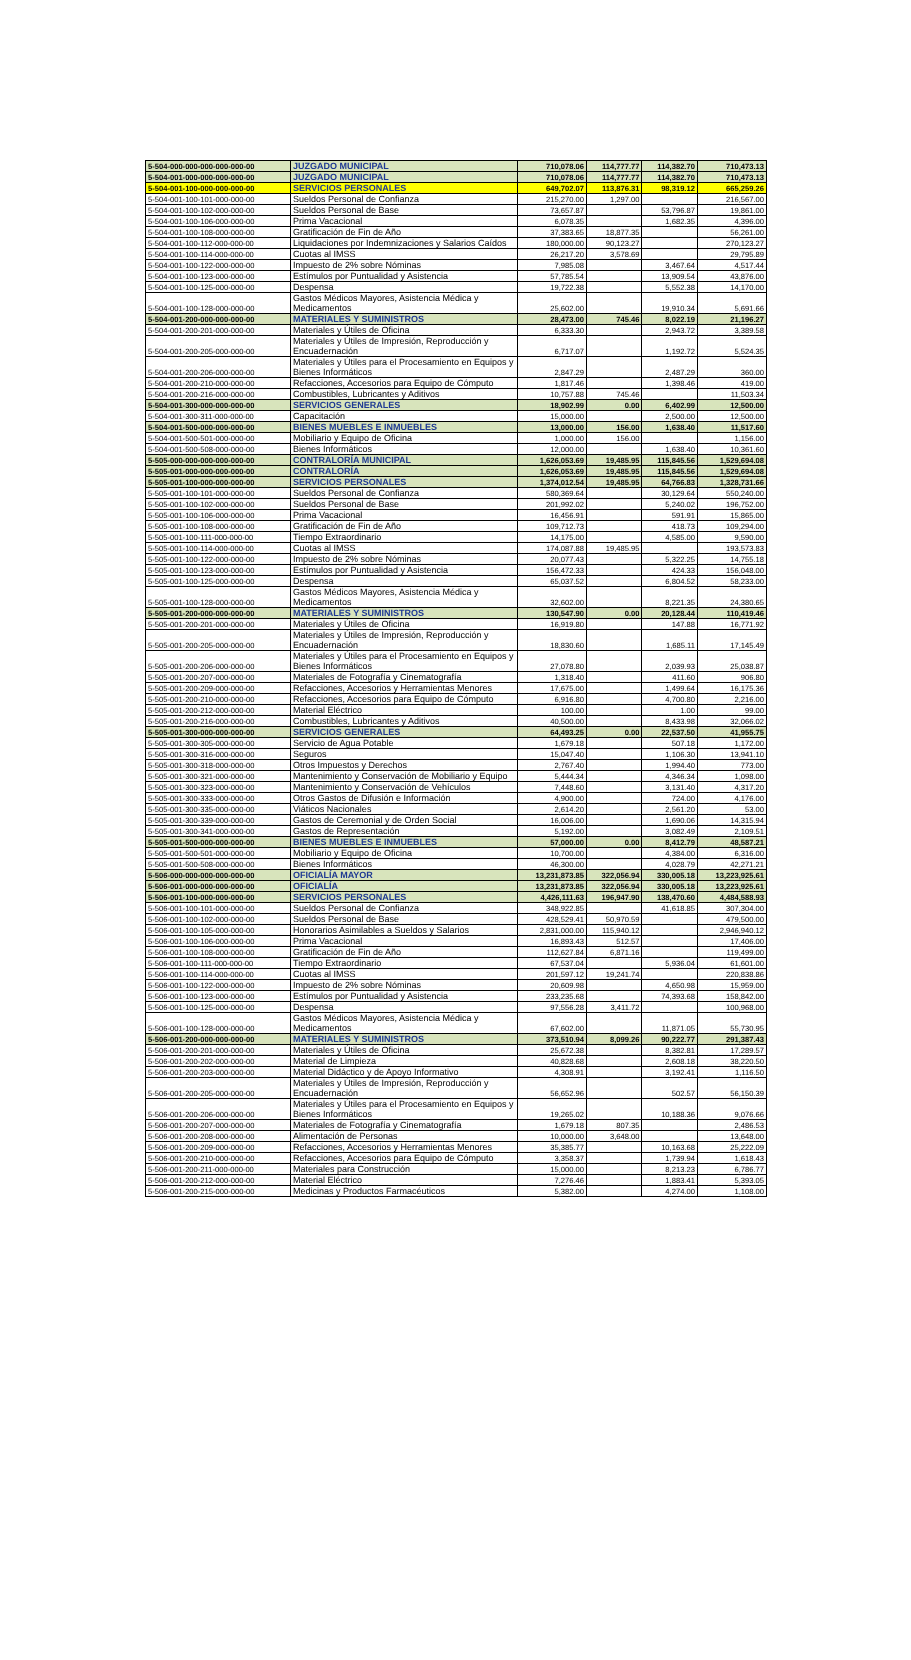| 5-504-000-000-000-000-000-00 | JUZGADO MUNICIPAL | 710,078.06 | 114,777.77 | 114,382.70 | 710,473.13 |
| 5-504-001-000-000-000-000-00 | JUZGADO MUNICIPAL | 710,078.06 | 114,777.77 | 114,382.70 | 710,473.13 |
| 5-504-001-100-000-000-000-00 | SERVICIOS PERSONALES | 649,702.07 | 113,876.31 | 98,319.12 | 665,259.26 |
| 5-504-001-100-101-000-000-00 | Sueldos Personal de Confianza | 215,270.00 | 1,297.00 | | 216,567.00 |
| 5-504-001-100-102-000-000-00 | Sueldos Personal de Base | 73,657.87 | | 53,796.87 | 19,861.00 |
| 5-504-001-100-106-000-000-00 | Prima Vacacional | 6,078.35 | | 1,682.35 | 4,396.00 |
| 5-504-001-100-108-000-000-00 | Gratificación de Fin de Año | 37,383.65 | 18,877.35 | | 56,261.00 |
| 5-504-001-100-112-000-000-00 | Liquidaciones por Indemnizaciones y Salarios Caídos | 180,000.00 | 90,123.27 | | 270,123.27 |
| 5-504-001-100-114-000-000-00 | Cuotas al IMSS | 26,217.20 | 3,578.69 | | 29,795.89 |
| 5-504-001-100-122-000-000-00 | Impuesto de 2% sobre Nóminas | 7,985.08 | | 3,467.64 | 4,517.44 |
| 5-504-001-100-123-000-000-00 | Estímulos por Puntualidad y Asistencia | 57,785.54 | | 13,909.54 | 43,876.00 |
| 5-504-001-100-125-000-000-00 | Despensa | 19,722.38 | | 5,552.38 | 14,170.00 |
| 5-504-001-100-128-000-000-00 | Gastos Médicos Mayores, Asistencia Médica y Medicamentos | 25,602.00 | | 19,910.34 | 5,691.66 |
| 5-504-001-200-000-000-000-00 | MATERIALES Y SUMINISTROS | 28,473.00 | 745.46 | 8,022.19 | 21,196.27 |
| 5-504-001-200-201-000-000-00 | Materiales y Útiles de Oficina | 6,333.30 | | 2,943.72 | 3,389.58 |
| 5-504-001-200-205-000-000-00 | Materiales y Útiles de Impresión, Reproducción y Encuadernación | 6,717.07 | | 1,192.72 | 5,524.35 |
| 5-504-001-200-206-000-000-00 | Materiales y Útiles para el Procesamiento en Equipos y Bienes Informáticos | 2,847.29 | | 2,487.29 | 360.00 |
| 5-504-001-200-210-000-000-00 | Refacciones, Accesorios para Equipo de Cómputo | 1,817.46 | | 1,398.46 | 419.00 |
| 5-504-001-200-216-000-000-00 | Combustibles, Lubricantes y Aditivos | 10,757.88 | 745.46 | | 11,503.34 |
| 5-504-001-300-000-000-000-00 | SERVICIOS GENERALES | 18,902.99 | 0.00 | 6,402.99 | 12,500.00 |
| 5-504-001-300-311-000-000-00 | Capacitación | 15,000.00 | | 2,500.00 | 12,500.00 |
| 5-504-001-500-000-000-000-00 | BIENES MUEBLES E INMUEBLES | 13,000.00 | 156.00 | 1,638.40 | 11,517.60 |
| 5-504-001-500-501-000-000-00 | Mobiliario y Equipo de Oficina | 1,000.00 | 156.00 | | 1,156.00 |
| 5-504-001-500-508-000-000-00 | Bienes Informáticos | 12,000.00 | | 1,638.40 | 10,361.60 |
| 5-505-000-000-000-000-000-00 | CONTRALORÍA MUNICIPAL | 1,626,053.69 | 19,485.95 | 115,845.56 | 1,529,694.08 |
| 5-505-001-000-000-000-000-00 | CONTRALORÍA | 1,626,053.69 | 19,485.95 | 115,845.56 | 1,529,694.08 |
| 5-505-001-100-000-000-000-00 | SERVICIOS PERSONALES | 1,374,012.54 | 19,485.95 | 64,766.83 | 1,328,731.66 |
| 5-505-001-100-101-000-000-00 | Sueldos Personal de Confianza | 580,369.64 | | 30,129.64 | 550,240.00 |
| 5-505-001-100-102-000-000-00 | Sueldos Personal de Base | 201,992.02 | | 5,240.02 | 196,752.00 |
| 5-505-001-100-106-000-000-00 | Prima Vacacional | 16,456.91 | | 591.91 | 15,865.00 |
| 5-505-001-100-108-000-000-00 | Gratificación de Fin de Año | 109,712.73 | | 418.73 | 109,294.00 |
| 5-505-001-100-111-000-000-00 | Tiempo Extraordinario | 14,175.00 | | 4,585.00 | 9,590.00 |
| 5-505-001-100-114-000-000-00 | Cuotas al IMSS | 174,087.88 | 19,485.95 | | 193,573.83 |
| 5-505-001-100-122-000-000-00 | Impuesto de 2% sobre Nóminas | 20,077.43 | | 5,322.25 | 14,755.18 |
| 5-505-001-100-123-000-000-00 | Estímulos por Puntualidad y Asistencia | 156,472.33 | | 424.33 | 156,048.00 |
| 5-505-001-100-125-000-000-00 | Despensa | 65,037.52 | | 6,804.52 | 58,233.00 |
| 5-505-001-100-128-000-000-00 | Gastos Médicos Mayores, Asistencia Médica y Medicamentos | 32,602.00 | | 8,221.35 | 24,380.65 |
| 5-505-001-200-000-000-000-00 | MATERIALES Y SUMINISTROS | 130,547.90 | 0.00 | 20,128.44 | 110,419.46 |
| 5-505-001-200-201-000-000-00 | Materiales y Útiles de Oficina | 16,919.80 | | 147.88 | 16,771.92 |
| 5-505-001-200-205-000-000-00 | Materiales y Útiles de Impresión, Reproducción y Encuadernación | 18,830.60 | | 1,685.11 | 17,145.49 |
| 5-505-001-200-206-000-000-00 | Materiales y Útiles para el Procesamiento en Equipos y Bienes Informáticos | 27,078.80 | | 2,039.93 | 25,038.87 |
| 5-505-001-200-207-000-000-00 | Materiales de Fotografía y Cinematografía | 1,318.40 | | 411.60 | 906.80 |
| 5-505-001-200-209-000-000-00 | Refacciones, Accesorios y Herramientas Menores | 17,675.00 | | 1,499.64 | 16,175.36 |
| 5-505-001-200-210-000-000-00 | Refacciones, Accesorios para Equipo de Cómputo | 6,916.80 | | 4,700.80 | 2,216.00 |
| 5-505-001-200-212-000-000-00 | Material Eléctrico | 100.00 | | 1.00 | 99.00 |
| 5-505-001-200-216-000-000-00 | Combustibles, Lubricantes y Aditivos | 40,500.00 | | 8,433.98 | 32,066.02 |
| 5-505-001-300-000-000-000-00 | SERVICIOS GENERALES | 64,493.25 | 0.00 | 22,537.50 | 41,955.75 |
| 5-505-001-300-305-000-000-00 | Servicio de Agua Potable | 1,679.18 | | 507.18 | 1,172.00 |
| 5-505-001-300-316-000-000-00 | Seguros | 15,047.40 | | 1,106.30 | 13,941.10 |
| 5-505-001-300-318-000-000-00 | Otros Impuestos y Derechos | 2,767.40 | | 1,994.40 | 773.00 |
| 5-505-001-300-321-000-000-00 | Mantenimiento y Conservación de Mobiliario y Equipo | 5,444.34 | | 4,346.34 | 1,098.00 |
| 5-505-001-300-323-000-000-00 | Mantenimiento y Conservación de Vehículos | 7,448.60 | | 3,131.40 | 4,317.20 |
| 5-505-001-300-333-000-000-00 | Otros Gastos de Difusión e Información | 4,900.00 | | 724.00 | 4,176.00 |
| 5-505-001-300-335-000-000-00 | Viáticos Nacionales | 2,614.20 | | 2,561.20 | 53.00 |
| 5-505-001-300-339-000-000-00 | Gastos de Ceremonial y de Orden Social | 16,006.00 | | 1,690.06 | 14,315.94 |
| 5-505-001-300-341-000-000-00 | Gastos de Representación | 5,192.00 | | 3,082.49 | 2,109.51 |
| 5-505-001-500-000-000-000-00 | BIENES MUEBLES E INMUEBLES | 57,000.00 | 0.00 | 8,412.79 | 48,587.21 |
| 5-505-001-500-501-000-000-00 | Mobiliario y Equipo de Oficina | 10,700.00 | | 4,384.00 | 6,316.00 |
| 5-505-001-500-508-000-000-00 | Bienes Informáticos | 46,300.00 | | 4,028.79 | 42,271.21 |
| 5-506-000-000-000-000-000-00 | OFICIALÍA MAYOR | 13,231,873.85 | 322,056.94 | 330,005.18 | 13,223,925.61 |
| 5-506-001-000-000-000-000-00 | OFICIALÍA | 13,231,873.85 | 322,056.94 | 330,005.18 | 13,223,925.61 |
| 5-506-001-100-000-000-000-00 | SERVICIOS PERSONALES | 4,426,111.63 | 196,947.90 | 138,470.60 | 4,484,588.93 |
| 5-506-001-100-101-000-000-00 | Sueldos Personal de Confianza | 348,922.85 | | 41,618.85 | 307,304.00 |
| 5-506-001-100-102-000-000-00 | Sueldos Personal de Base | 428,529.41 | 50,970.59 | | 479,500.00 |
| 5-506-001-100-105-000-000-00 | Honorarios Asimilables a Sueldos y Salarios | 2,831,000.00 | 115,940.12 | | 2,946,940.12 |
| 5-506-001-100-106-000-000-00 | Prima Vacacional | 16,893.43 | 512.57 | | 17,406.00 |
| 5-506-001-100-108-000-000-00 | Gratificación de Fin de Año | 112,627.84 | 6,871.16 | | 119,499.00 |
| 5-506-001-100-111-000-000-00 | Tiempo Extraordinario | 67,537.04 | | 5,936.04 | 61,601.00 |
| 5-506-001-100-114-000-000-00 | Cuotas al IMSS | 201,597.12 | 19,241.74 | | 220,838.86 |
| 5-506-001-100-122-000-000-00 | Impuesto de 2% sobre Nóminas | 20,609.98 | | 4,650.98 | 15,959.00 |
| 5-506-001-100-123-000-000-00 | Estímulos por Puntualidad y Asistencia | 233,235.68 | | 74,393.68 | 158,842.00 |
| 5-506-001-100-125-000-000-00 | Despensa | 97,556.28 | 3,411.72 | | 100,968.00 |
| 5-506-001-100-128-000-000-00 | Gastos Médicos Mayores, Asistencia Médica y Medicamentos | 67,602.00 | | 11,871.05 | 55,730.95 |
| 5-506-001-200-000-000-000-00 | MATERIALES Y SUMINISTROS | 373,510.94 | 8,099.26 | 90,222.77 | 291,387.43 |
| 5-506-001-200-201-000-000-00 | Materiales y Útiles de Oficina | 25,672.38 | | 8,382.81 | 17,289.57 |
| 5-506-001-200-202-000-000-00 | Material de Limpieza | 40,828.68 | | 2,608.18 | 38,220.50 |
| 5-506-001-200-203-000-000-00 | Material Didáctico y de Apoyo Informativo | 4,308.91 | | 3,192.41 | 1,116.50 |
| 5-506-001-200-205-000-000-00 | Materiales y Útiles de Impresión, Reproducción y Encuadernación | 56,652.96 | | 502.57 | 56,150.39 |
| 5-506-001-200-206-000-000-00 | Materiales y Útiles para el Procesamiento en Equipos y Bienes Informáticos | 19,265.02 | | 10,188.36 | 9,076.66 |
| 5-506-001-200-207-000-000-00 | Materiales de Fotografía y Cinematografía | 1,679.18 | 807.35 | | 2,486.53 |
| 5-506-001-200-208-000-000-00 | Alimentación de Personas | 10,000.00 | 3,648.00 | | 13,648.00 |
| 5-506-001-200-209-000-000-00 | Refacciones, Accesorios y Herramientas Menores | 35,385.77 | | 10,163.68 | 25,222.09 |
| 5-506-001-200-210-000-000-00 | Refacciones, Accesorios para Equipo de Cómputo | 3,358.37 | | 1,739.94 | 1,618.43 |
| 5-506-001-200-211-000-000-00 | Materiales para Construcción | 15,000.00 | | 8,213.23 | 6,786.77 |
| 5-506-001-200-212-000-000-00 | Material Eléctrico | 7,276.46 | | 1,883.41 | 5,393.05 |
| 5-506-001-200-215-000-000-00 | Medicinas y Productos Farmacéuticos | 5,382.00 | | 4,274.00 | 1,108.00 |